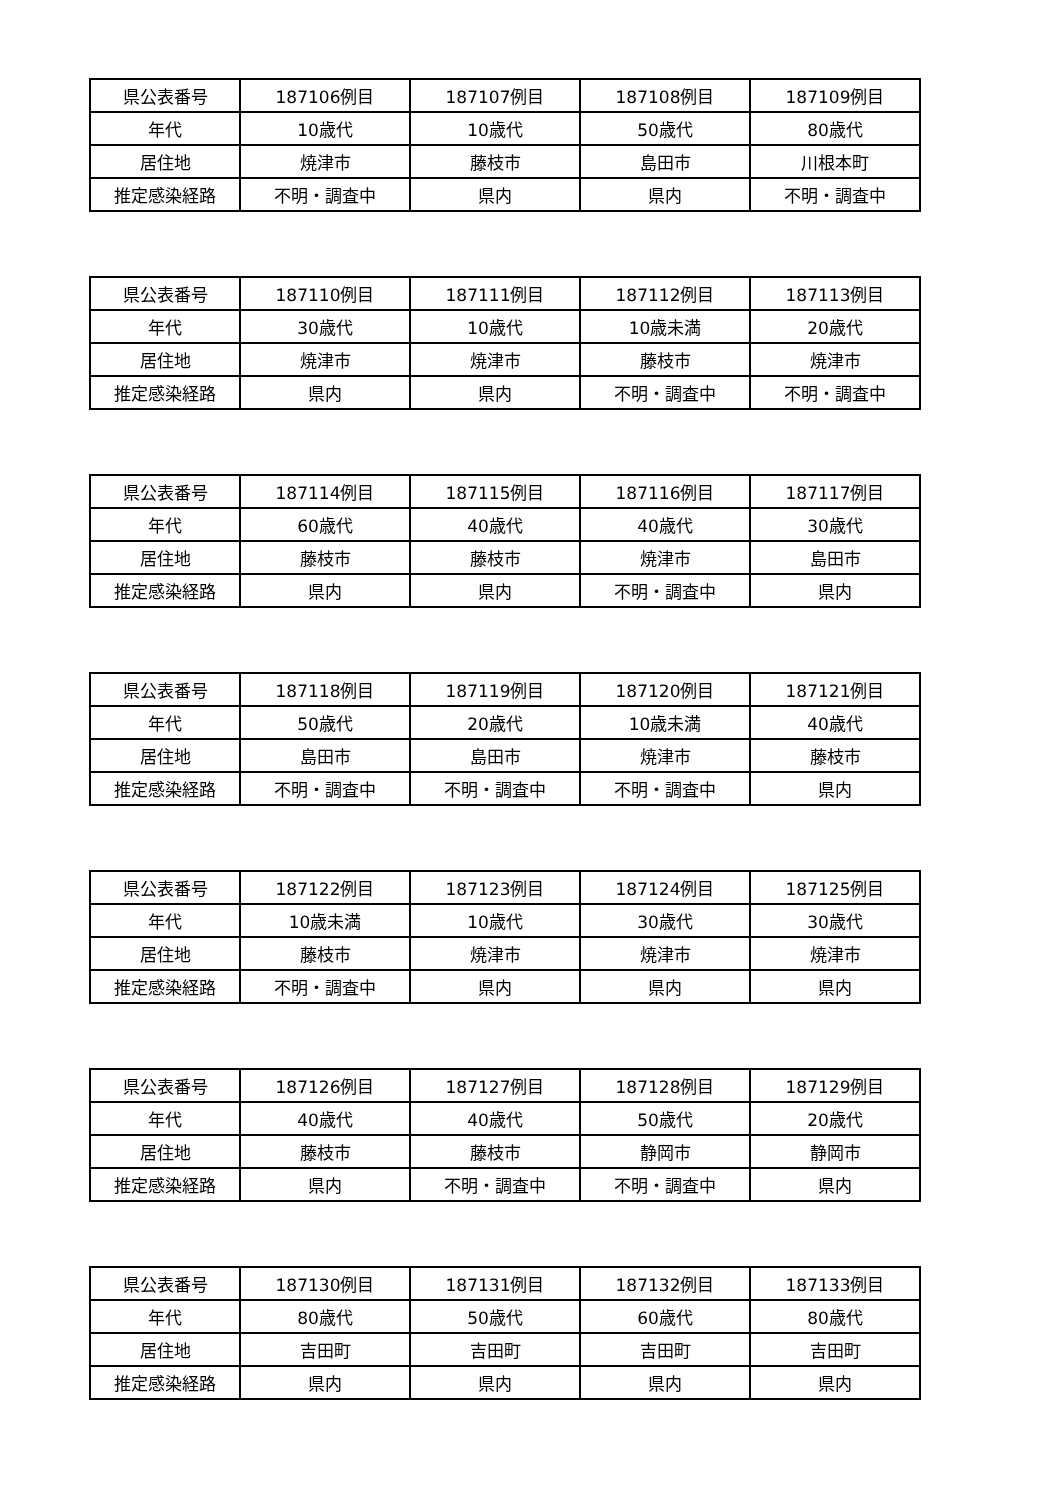| 県公表番号 | 187106例目 | 187107例目 | 187108例目 | 187109例目 |
| 年代 | 10歳代 | 10歳代 | 50歳代 | 80歳代 |
| 居住地 | 焼津市 | 藤枝市 | 島田市 | 川根本町 |
| 推定感染経路 | 不明・調査中 | 県内 | 県内 | 不明・調査中 |
| 県公表番号 | 187110例目 | 187111例目 | 187112例目 | 187113例目 |
| 年代 | 30歳代 | 10歳代 | 10歳未満 | 20歳代 |
| 居住地 | 焼津市 | 焼津市 | 藤枝市 | 焼津市 |
| 推定感染経路 | 県内 | 県内 | 不明・調査中 | 不明・調査中 |
| 県公表番号 | 187114例目 | 187115例目 | 187116例目 | 187117例目 |
| 年代 | 60歳代 | 40歳代 | 40歳代 | 30歳代 |
| 居住地 | 藤枝市 | 藤枝市 | 焼津市 | 島田市 |
| 推定感染経路 | 県内 | 県内 | 不明・調査中 | 県内 |
| 県公表番号 | 187118例目 | 187119例目 | 187120例目 | 187121例目 |
| 年代 | 50歳代 | 20歳代 | 10歳未満 | 40歳代 |
| 居住地 | 島田市 | 島田市 | 焼津市 | 藤枝市 |
| 推定感染経路 | 不明・調査中 | 不明・調査中 | 不明・調査中 | 県内 |
| 県公表番号 | 187122例目 | 187123例目 | 187124例目 | 187125例目 |
| 年代 | 10歳未満 | 10歳代 | 30歳代 | 30歳代 |
| 居住地 | 藤枝市 | 焼津市 | 焼津市 | 焼津市 |
| 推定感染経路 | 不明・調査中 | 県内 | 県内 | 県内 |
| 県公表番号 | 187126例目 | 187127例目 | 187128例目 | 187129例目 |
| 年代 | 40歳代 | 40歳代 | 50歳代 | 20歳代 |
| 居住地 | 藤枝市 | 藤枝市 | 静岡市 | 静岡市 |
| 推定感染経路 | 県内 | 不明・調査中 | 不明・調査中 | 県内 |
| 県公表番号 | 187130例目 | 187131例目 | 187132例目 | 187133例目 |
| 年代 | 80歳代 | 50歳代 | 60歳代 | 80歳代 |
| 居住地 | 吉田町 | 吉田町 | 吉田町 | 吉田町 |
| 推定感染経路 | 県内 | 県内 | 県内 | 県内 |